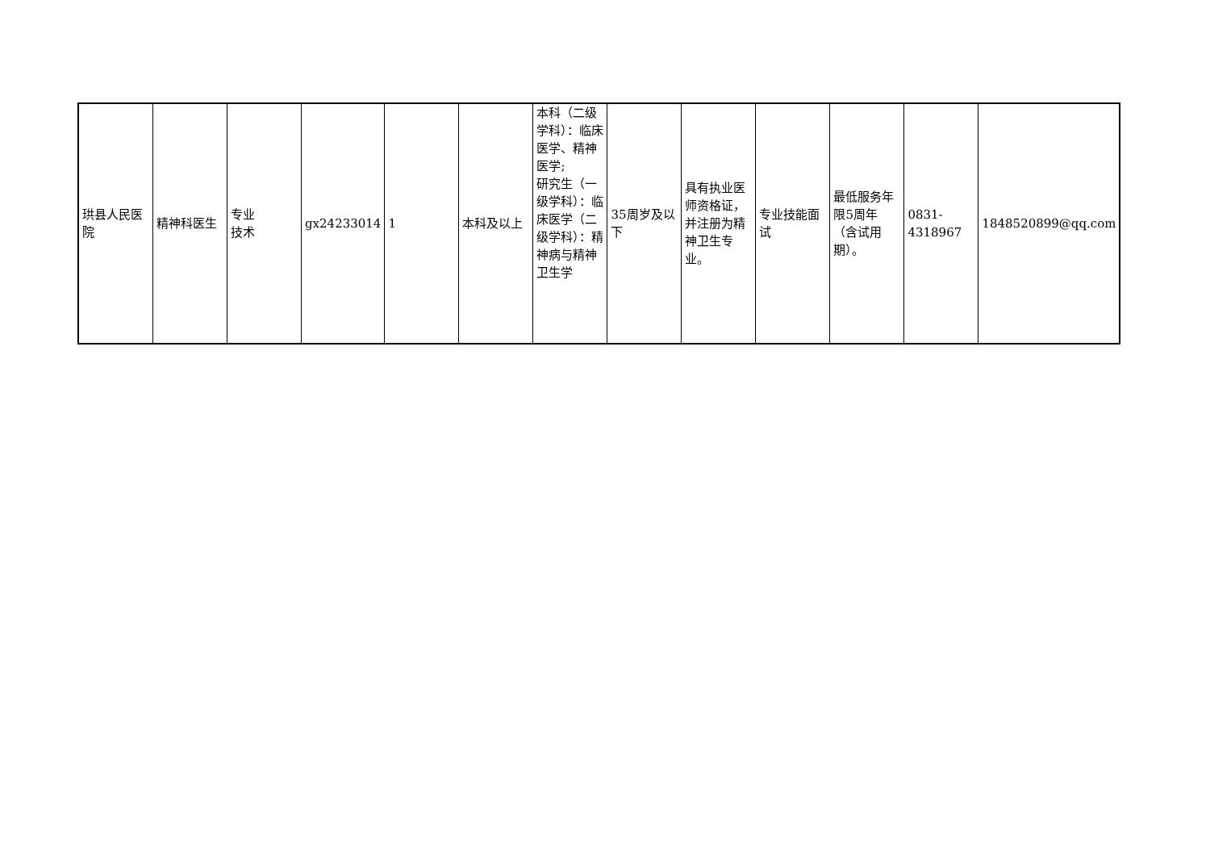| 珙县人民医院 | 精神科医生 | 专业 技术 | gx24233014 | 1 | 本科及以上 | 本科（二级学科）：临床医学、精神医学; 研究生（一级学科）：临床医学（二级学科）：精神病与精神卫生学 | 35周岁及以下 | 具有执业医师资格证，并注册为精神卫生专业。 | 专业技能面试 | 最低服务年限5周年（含试用期）。 | 0831-4318967 | 1848520899@qq.com |